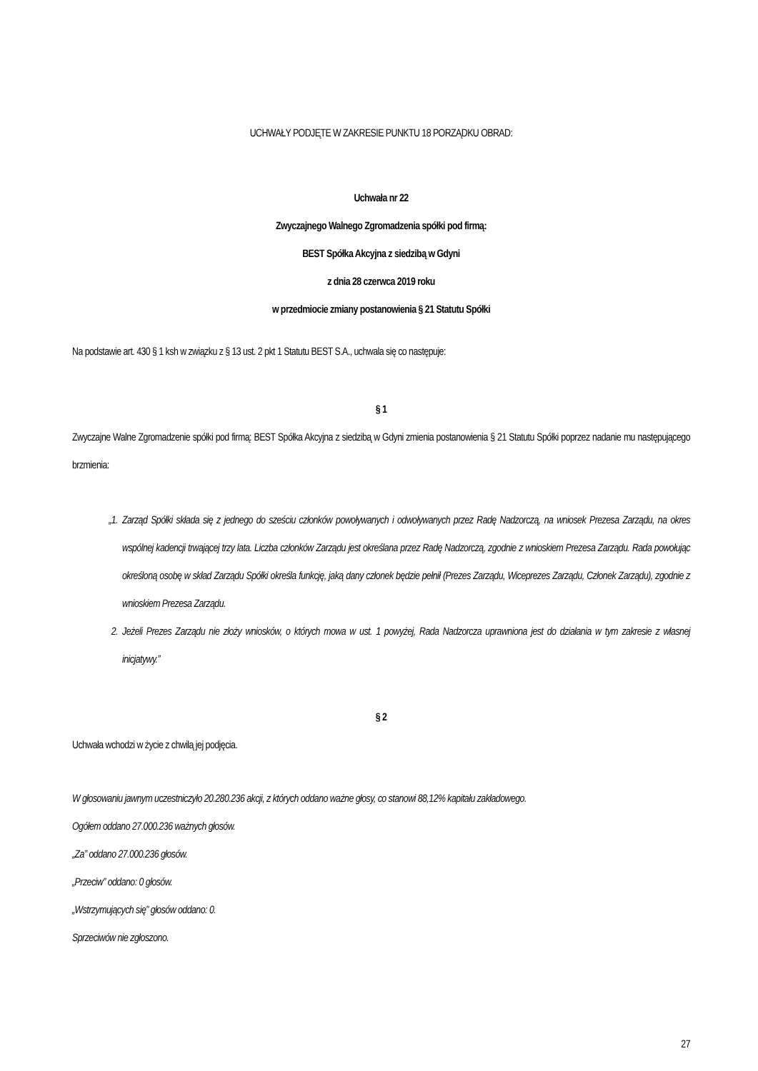UCHWAŁY PODJĘTE W ZAKRESIE PUNKTU 18 PORZĄDKU OBRAD:
Uchwała nr 22
Zwyczajnego Walnego Zgromadzenia spółki pod firmą:
BEST Spółka Akcyjna z siedzibą w Gdyni
z dnia 28 czerwca 2019 roku
w przedmiocie zmiany postanowienia § 21 Statutu Spółki
Na podstawie art. 430 § 1 ksh w związku z § 13 ust. 2 pkt 1 Statutu BEST S.A., uchwala się co następuje:
§ 1
Zwyczajne Walne Zgromadzenie spółki pod firmą: BEST Spółka Akcyjna z siedzibą w Gdyni zmienia postanowienia § 21 Statutu Spółki poprzez nadanie mu następującego brzmienia:
„1. Zarząd Spółki składa się z jednego do sześciu członków powoływanych i odwoływanych przez Radę Nadzorczą, na wniosek Prezesa Zarządu, na okres wspólnej kadencji trwającej trzy lata. Liczba członków Zarządu jest określana przez Radę Nadzorczą, zgodnie z wnioskiem Prezesa Zarządu. Rada powołując określoną osobę w skład Zarządu Spółki określa funkcję, jaką dany członek będzie pełnił (Prezes Zarządu, Wiceprezes Zarządu, Członek Zarządu), zgodnie z wnioskiem Prezesa Zarządu.
2. Jeżeli Prezes Zarządu nie złoży wniosków, o których mowa w ust. 1 powyżej, Rada Nadzorcza uprawniona jest do działania w tym zakresie z własnej inicjatywy.”
§ 2
Uchwała wchodzi w życie z chwilą jej podjęcia.
W głosowaniu jawnym uczestniczyło 20.280.236 akcji, z których oddano ważne głosy, co stanowi 88,12% kapitału zakładowego.
Ogółem oddano 27.000.236 ważnych głosów.
„Za” oddano 27.000.236 głosów.
„Przeciw” oddano: 0 głosów.
„Wstrzymujących się” głosów oddano: 0.
Sprzeciwów nie zgłoszono.
27